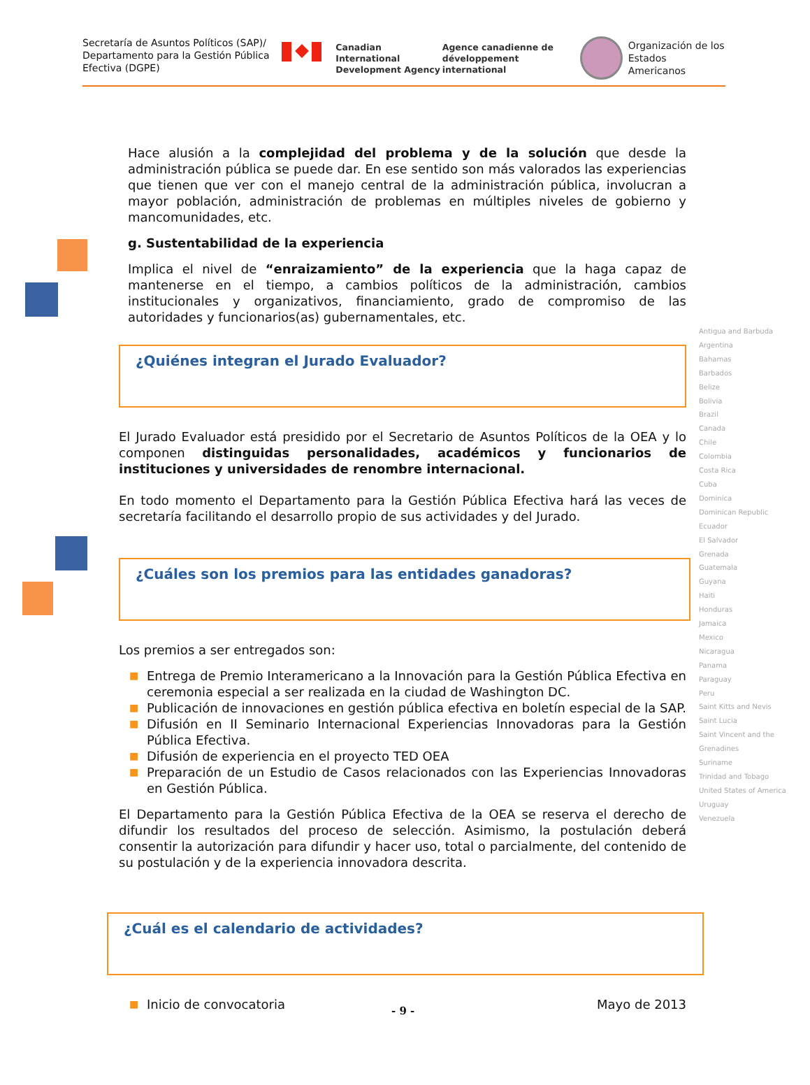Secretaría de Asuntos Políticos (SAP)/ Departamento para la Gestión Pública Efectiva (DGPE)
Canadian International Development Agency
Agence canadienne de développement international
Organización de los
Estados Americanos
Hace alusión a la complejidad del problema y de la solución que desde la administración pública se puede dar. En ese sentido son más valorados las experiencias que tienen que ver con el manejo central de la administración pública, involucran a mayor población, administración de problemas en múltiples niveles de gobierno y mancomunidades, etc.
g. Sustentabilidad de la experiencia
Implica el nivel de “enraizamiento” de la experiencia que la haga capaz de mantenerse en el tiempo, a cambios políticos de la administración, cambios institucionales y organizativos, financiamiento, grado de compromiso de las autoridades y funcionarios(as) gubernamentales, etc.
¿Quiénes integran el Jurado Evaluador?
El Jurado Evaluador está presidido por el Secretario de Asuntos Políticos de la OEA y lo componen distinguidas personalidades, académicos y funcionarios de instituciones y universidades de renombre internacional.
En todo momento el Departamento para la Gestión Pública Efectiva hará las veces de secretaría facilitando el desarrollo propio de sus actividades y del Jurado.
¿Cuáles son los premios para las entidades ganadoras?
Los premios a ser entregados son:
■ Entrega de Premio Interamericano a la Innovación para la Gestión Pública Efectiva en ceremonia especial a ser realizada en la ciudad de Washington DC.
■ Publicación de innovaciones en gestión pública efectiva en boletín especial de la SAP.
■ Difusión en II Seminario Internacional Experiencias Innovadoras para la Gestión Pública Efectiva.
■ Difusión de experiencia en el proyecto TED OEA
■ Preparación de un Estudio de Casos relacionados con las Experiencias Innovadoras en Gestión Pública.
El Departamento para la Gestión Pública Efectiva de la OEA se reserva el derecho de difundir los resultados del proceso de selección. Asimismo, la postulación deberá consentir la autorización para difundir y hacer uso, total o parcialmente, del contenido de su postulación y de la experiencia innovadora descrita.
¿Cuál es el calendario de actividades?
■ Inicio de convocatoria Mayo de 2013
Antigua and Barbuda
Argentina
Bahamas
Barbados
Belize
Bolivia
Brazil
Canada
Chile
Colombia
Costa Rica
Cuba
Dominica
Dominican Republic
Ecuador
El Salvador
Grenada
Guatemala
Guyana
Haiti
Honduras
Jamaica
Mexico
Nicaragua
Panama
Paraguay
Peru
Saint Kitts and Nevis
Saint Lucia
Saint Vincent and the Grenadines
Suriname
Trinidad and Tobago
United States of America
Uruguay
Venezuela
- 9 -